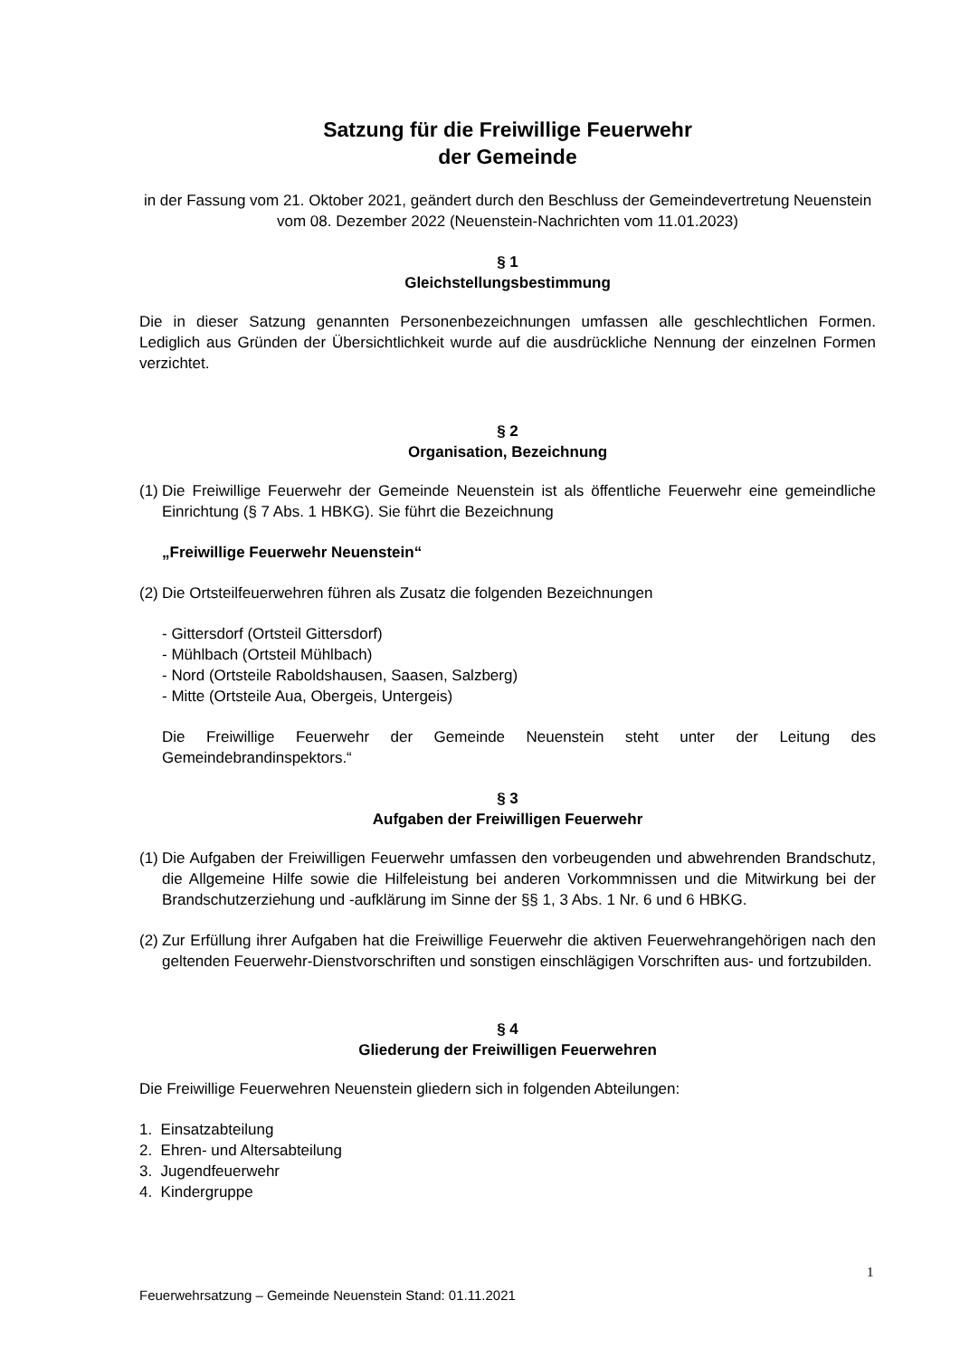Satzung für die Freiwillige Feuerwehr
der Gemeinde
in der Fassung vom 21. Oktober 2021, geändert durch den Beschluss der Gemeindevertretung Neuenstein vom 08. Dezember 2022 (Neuenstein-Nachrichten vom 11.01.2023)
§ 1
Gleichstellungsbestimmung
Die in dieser Satzung genannten Personenbezeichnungen umfassen alle geschlechtlichen Formen. Lediglich aus Gründen der Übersichtlichkeit wurde auf die ausdrückliche Nennung der einzelnen Formen verzichtet.
§ 2
Organisation, Bezeichnung
(1) Die Freiwillige Feuerwehr der Gemeinde Neuenstein ist als öffentliche Feuerwehr eine gemeindliche Einrichtung (§ 7 Abs. 1 HBKG). Sie führt die Bezeichnung
„Freiwillige Feuerwehr Neuenstein“
(2) Die Ortsteilfeuerwehren führen als Zusatz die folgenden Bezeichnungen
- Gittersdorf (Ortsteil Gittersdorf)
- Mühlbach (Ortsteil Mühlbach)
- Nord (Ortsteile Raboldshausen, Saasen, Salzberg)
- Mitte (Ortsteile Aua, Obergeis, Untergeis)
Die Freiwillige Feuerwehr der Gemeinde Neuenstein steht unter der Leitung des Gemeindebrandinspektors.“
§ 3
Aufgaben der Freiwilligen Feuerwehr
(1) Die Aufgaben der Freiwilligen Feuerwehr umfassen den vorbeugenden und abwehrenden Brandschutz, die Allgemeine Hilfe sowie die Hilfeleistung bei anderen Vorkommnissen und die Mitwirkung bei der Brandschutzerziehung und -aufklärung im Sinne der §§ 1, 3 Abs. 1 Nr. 6 und 6 HBKG.
(2) Zur Erfüllung ihrer Aufgaben hat die Freiwillige Feuerwehr die aktiven Feuerwehrangehörigen nach den geltenden Feuerwehr-Dienstvorschriften und sonstigen einschlägigen Vorschriften aus- und fortzubilden.
§ 4
Gliederung der Freiwilligen Feuerwehren
Die Freiwillige Feuerwehren Neuenstein gliedern sich in folgenden Abteilungen:
1. Einsatzabteilung
2. Ehren- und Altersabteilung
3. Jugendfeuerwehr
4. Kindergruppe
1
Feuerwehrsatzung – Gemeinde Neuenstein Stand: 01.11.2021